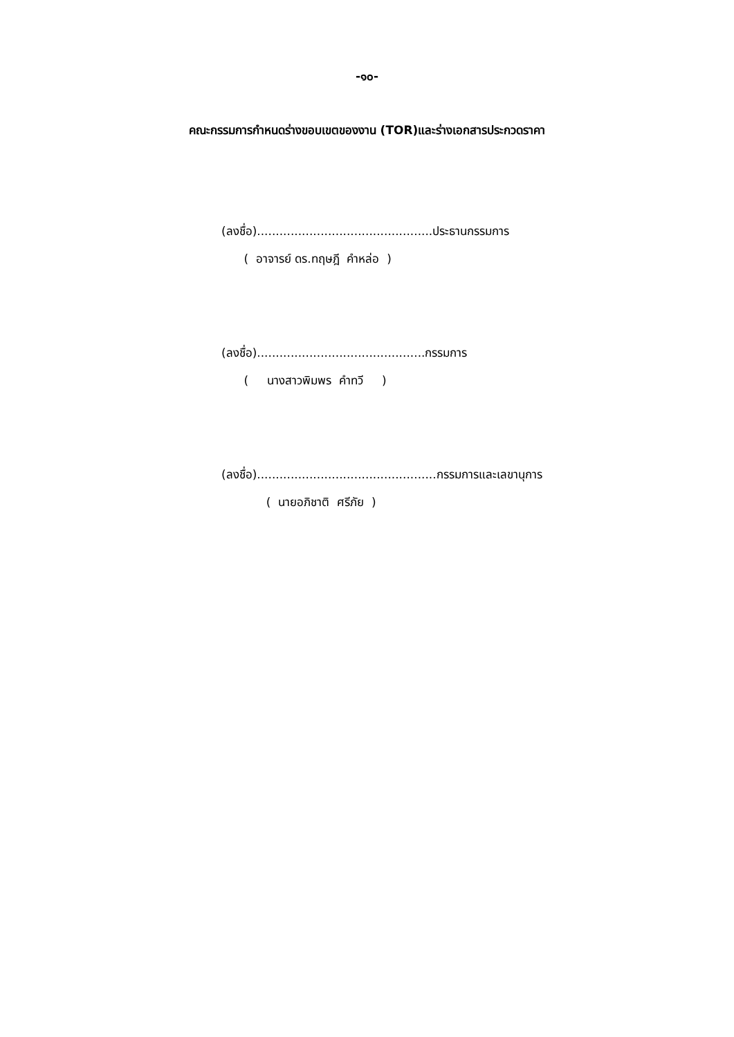-๑๐-
คณะกรรมการกำหนดร่างขอบเขตของงาน (TOR)และร่างเอกสารประกวดราคา
(ลงชื่อ)...............................................ประธานกรรมการ
( อาจารย์ ดร.ทฤษฎี คำหล่อ )
(ลงชื่อ).............................................กรรมการ
( นางสาวพิมพร คำทวี )
(ลงชื่อ)................................................กรรมการและเลขานุการ
( นายอภิชาติ ศรีภัย )